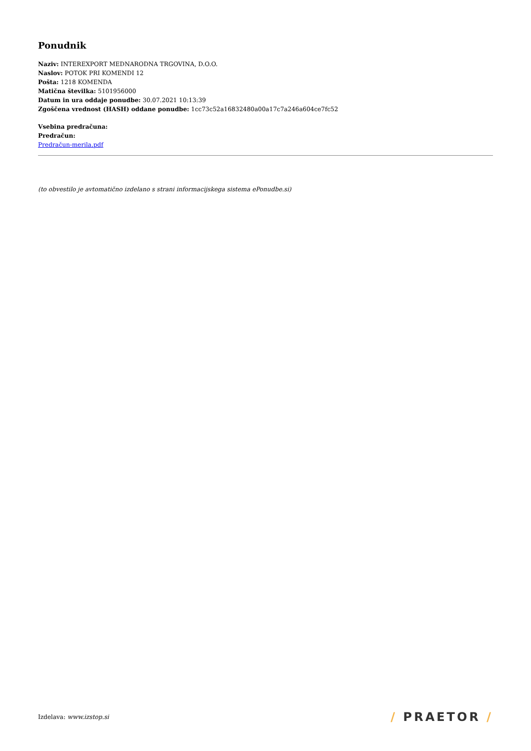Ponudnik
Naziv: INTEREXPORT MEDNARODNA TRGOVINA, D.O.O.
Naslov: POTOK PRI KOMENDI 12
Pošta: 1218 KOMENDA
Matična številka: 5101956000
Datum in ura oddaje ponudbe: 30.07.2021 10:13:39
Zgoščena vrednost (HASH) oddane ponudbe: 1cc73c52a16832480a00a17c7a246a604ce7fc52
Vsebina predračuna:
Predračun:
Predračun-merila.pdf
(to obvestilo je avtomatično izdelano s strani informacijskega sistema ePonudbe.si)
Izdelava: www.izstop.si
/ PRAETOR /